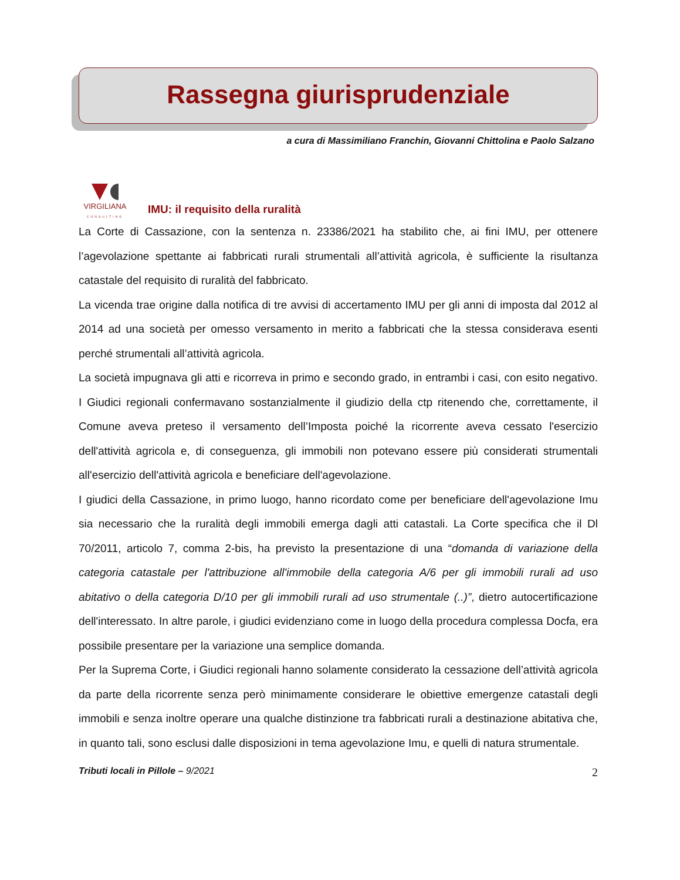Rassegna giurisprudenziale
a cura di Massimiliano Franchin, Giovanni Chittolina e Paolo Salzano
VIRGILIANA
CONSULTING
IMU: il requisito della ruralità
La Corte di Cassazione, con la sentenza n. 23386/2021 ha stabilito che, ai fini IMU, per ottenere l’agevolazione spettante ai fabbricati rurali strumentali all’attività agricola, è sufficiente la risultanza catastale del requisito di ruralità del fabbricato.
La vicenda trae origine dalla notifica di tre avvisi di accertamento IMU per gli anni di imposta dal 2012 al 2014 ad una società per omesso versamento in merito a fabbricati che la stessa considerava esenti perché strumentali all’attività agricola.
La società impugnava gli atti e ricorreva in primo e secondo grado, in entrambi i casi, con esito negativo. I Giudici regionali confermavano sostanzialmente il giudizio della ctp ritenendo che, correttamente, il Comune aveva preteso il versamento dell’Imposta poiché la ricorrente aveva cessato l'esercizio dell'attività agricola e, di conseguenza, gli immobili non potevano essere più considerati strumentali all'esercizio dell'attività agricola e beneficiare dell'agevolazione.
I giudici della Cassazione, in primo luogo, hanno ricordato come per beneficiare dell'agevolazione Imu sia necessario che la ruralità degli immobili emerga dagli atti catastali. La Corte specifica che il Dl 70/2011, articolo 7, comma 2-bis, ha previsto la presentazione di una “domanda di variazione della categoria catastale per l'attribuzione all'immobile della categoria A/6 per gli immobili rurali ad uso abitativo o della categoria D/10 per gli immobili rurali ad uso strumentale (..)”, dietro autocertificazione dell'interessato. In altre parole, i giudici evidenziano come in luogo della procedura complessa Docfa, era possibile presentare per la variazione una semplice domanda.
Per la Suprema Corte, i Giudici regionali hanno solamente considerato la cessazione dell’attività agricola da parte della ricorrente senza però minimamente considerare le obiettive emergenze catastali degli immobili e senza inoltre operare una qualche distinzione tra fabbricati rurali a destinazione abitativa che, in quanto tali, sono esclusi dalle disposizioni in tema agevolazione Imu, e quelli di natura strumentale.
Tributi locali in Pillole – 9/2021 2